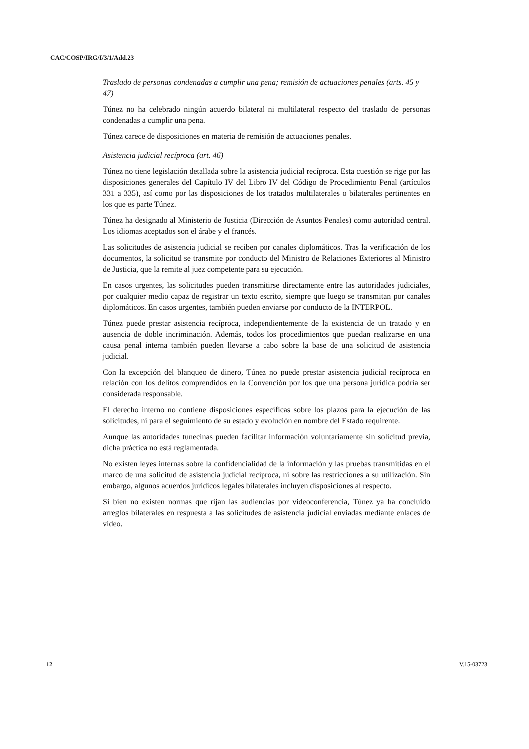CAC/COSP/IRG/I/3/1/Add.23
Traslado de personas condenadas a cumplir una pena; remisión de actuaciones penales (arts. 45 y 47)
Túnez no ha celebrado ningún acuerdo bilateral ni multilateral respecto del traslado de personas condenadas a cumplir una pena.
Túnez carece de disposiciones en materia de remisión de actuaciones penales.
Asistencia judicial recíproca (art. 46)
Túnez no tiene legislación detallada sobre la asistencia judicial recíproca. Esta cuestión se rige por las disposiciones generales del Capítulo IV del Libro IV del Código de Procedimiento Penal (artículos 331 a 335), así como por las disposiciones de los tratados multilaterales o bilaterales pertinentes en los que es parte Túnez.
Túnez ha designado al Ministerio de Justicia (Dirección de Asuntos Penales) como autoridad central. Los idiomas aceptados son el árabe y el francés.
Las solicitudes de asistencia judicial se reciben por canales diplomáticos. Tras la verificación de los documentos, la solicitud se transmite por conducto del Ministro de Relaciones Exteriores al Ministro de Justicia, que la remite al juez competente para su ejecución.
En casos urgentes, las solicitudes pueden transmitirse directamente entre las autoridades judiciales, por cualquier medio capaz de registrar un texto escrito, siempre que luego se transmitan por canales diplomáticos. En casos urgentes, también pueden enviarse por conducto de la INTERPOL.
Túnez puede prestar asistencia recíproca, independientemente de la existencia de un tratado y en ausencia de doble incriminación. Además, todos los procedimientos que puedan realizarse en una causa penal interna también pueden llevarse a cabo sobre la base de una solicitud de asistencia judicial.
Con la excepción del blanqueo de dinero, Túnez no puede prestar asistencia judicial recíproca en relación con los delitos comprendidos en la Convención por los que una persona jurídica podría ser considerada responsable.
El derecho interno no contiene disposiciones específicas sobre los plazos para la ejecución de las solicitudes, ni para el seguimiento de su estado y evolución en nombre del Estado requirente.
Aunque las autoridades tunecinas pueden facilitar información voluntariamente sin solicitud previa, dicha práctica no está reglamentada.
No existen leyes internas sobre la confidencialidad de la información y las pruebas transmitidas en el marco de una solicitud de asistencia judicial recíproca, ni sobre las restricciones a su utilización. Sin embargo, algunos acuerdos jurídicos legales bilaterales incluyen disposiciones al respecto.
Si bien no existen normas que rijan las audiencias por videoconferencia, Túnez ya ha concluido arreglos bilaterales en respuesta a las solicitudes de asistencia judicial enviadas mediante enlaces de vídeo.
12 V.15-03723